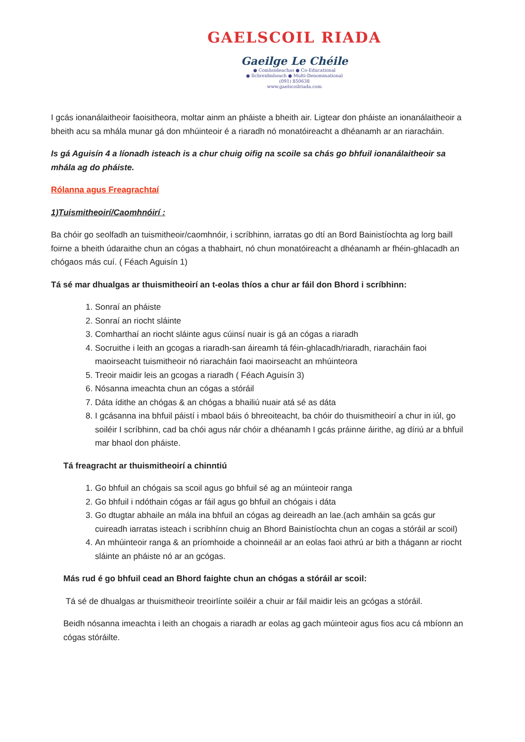GAELSCOIL RIADA
Gaeilge Le Chéile
● Comhoideachas ● Co-Educational
● Ilchreidmheach ● Multi-Denominational
(091) 850638
www.gaelscoilriada.com
I gcás ionanálaitheoir faoisitheora, moltar ainm an pháiste a bheith air. Ligtear don pháiste an ionanálaitheoir a bheith acu sa mhála munar gá don mhúinteoir é a riaradh nó monatóireacht a dhéanamh ar an riaracháin.
Is gá Aguisín 4 a líonadh isteach is a chur chuig oifig na scoile sa chás go bhfuil ionanálaitheoir sa mhála ag do pháiste.
Rólanna agus Freagrachtaí
1)Tuismitheoirí/Caomhnóirí :
Ba chóir go seolfadh an tuismitheoir/caomhnóir, i scríbhinn, iarratas go dtí an Bord Bainistíochta ag lorg baill foirne a bheith údaraithe chun an cógas a thabhairt, nó chun monatóireacht a dhéanamh ar fhéin-ghlacadh an chógaos más cuí. ( Féach Aguisín 1)
Tá sé mar dhualgas ar thuismitheoirí an t-eolas thíos a chur ar fáil don Bhord i scríbhinn:
1. Sonraí an pháiste
2. Sonraí an riocht sláinte
3. Comharthaí an riocht sláinte agus cúinsí nuair is gá an cógas a riaradh
4. Socruithe i leith an gcogas a riaradh-san áireamh tá féin-ghlacadh/riaradh, riaracháin faoi maoirseacht tuismitheoir nó riaracháin faoi maoirseacht an mhúinteora
5. Treoir maidir leis an gcogas a riaradh ( Féach Aguisín 3)
6. Nósanna imeachta chun an cógas a stóráil
7. Dáta ídithe an chógas & an chógas a bhailiú nuair atá sé as dáta
8. I gcásanna ina bhfuil páistí i mbaol báis ó bhreoiteacht, ba chóir do thuismitheoirí a chur in iúl, go soiléir I scríbhinn, cad ba chói agus nár chóir a dhéanamh I gcás práinne áirithe, ag díriú ar a bhfuil mar bhaol don pháiste.
Tá freagracht ar thuismitheoirí a chinntiú
1. Go bhfuil an chógais sa scoil agus go bhfuil sé ag an múinteoir ranga
2. Go bhfuil i ndóthain cógas ar fáil agus go bhfuil an chógais i dáta
3. Go dtugtar abhaile an mála ina bhfuil an cógas ag deireadh an lae.(ach amháin sa gcás gur cuireadh iarratas isteach i scribhínn chuig an Bhord Bainistíochta chun an cogas a stóráil ar scoil)
4. An mhúinteoir ranga & an príomhoide a choinneáil ar an eolas faoi athrú ar bith a thágann ar riocht sláinte an pháiste nó ar an gcógas.
Más rud é go bhfuil cead an Bhord faighte chun an chógas a stóráil ar scoil:
Tá sé de dhualgas ar thuismitheoir treoirlínte soiléir a chuir ar fáil maidir leis an gcógas a stóráil.
Beidh nósanna imeachta i leith an chogais a riaradh ar eolas ag gach múinteoir agus fios acu cá mbíonn an cógas stóráilte.